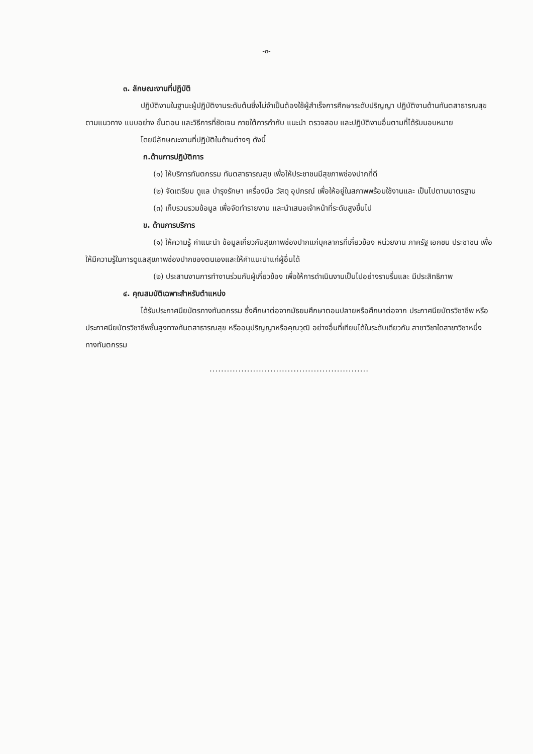-๓-
๓. ลักษณะงานที่ปฏิบัติ
ปฏิบัติงานในฐานะผู้ปฏิบัติงานระดับต้นซึ่งไม่จำเป็นต้องใช้ผู้สำเร็จการศึกษาระดับปริญญา ปฏิบัติงานด้านทันตสาธารณสุข ตามแนวทาง แบบอย่าง ขั้นตอน และวิธีการที่ชัดเจน ภายใต้การกำกับ แนะนำ ตรวจสอบ และปฏิบัติงานอื่นตามที่ได้รับมอบหมาย
โดยมีลักษณะงานที่ปฏิบัติในด้านต่างๆ ดังนี้
ก.ด้านการปฏิบัติการ
(๑) ให้บริการทันตกรรม ทันตสาธารณสุข เพื่อให้ประชาชนมีสุขภาพช่องปากที่ดี
(๒) จัดเตรียม ดูแล บำรุงรักษา เครื่องมือ วัสดุ อุปกรณ์ เพื่อให้อยู่ในสภาพพร้อมใช้งานและ เป็นไปตามมาตรฐาน
(๓) เก็บรวมรวมข้อมูล เพื่อจัดทำรายงาน และนำเสนอเจ้าหน้าที่ระดับสูงขึ้นไป
ข. ด้านการบริการ
(๑) ให้ความรู้ คำแนะนำ ข้อมูลเกี่ยวกับสุขภาพช่องปากแก่บุคลากรที่เกี่ยวข้อง หน่วยงาน ภาครัฐ เอกชน ประชาชน เพื่อให้มีความรู้ในการดูแลสุขภาพช่องปากของตนเองและให้คำแนะนำแก่ผู้อื่นได้
(๒) ประสานงานการทำงานร่วมกับผู้เกี่ยวข้อง เพื่อให้การดำเนินงานเป็นไปอย่างราบรื่นและ มีประสิทธิภาพ
๔. คุณสมบัติเฉพาะสำหรับตำแหน่ง
ได้รับประกาศนียบัตรทางทันตกรรม ซึ่งศึกษาต่อจากมัธยมศึกษาตอนปลายหรือศึกษาต่อจาก ประกาศนียบัตรวิชาชีพ หรือประกาศนียบัตรวิชาชีพชั้นสูงทางทันตสาธารณสุข หรืออนุปริญญาหรือคุณวุฒิ อย่างอื่นที่เทียบได้ในระดับเดียวกัน สาขาวิชาใดสาขาวิชาหนึ่งทางทันตกรรม
.......................................................